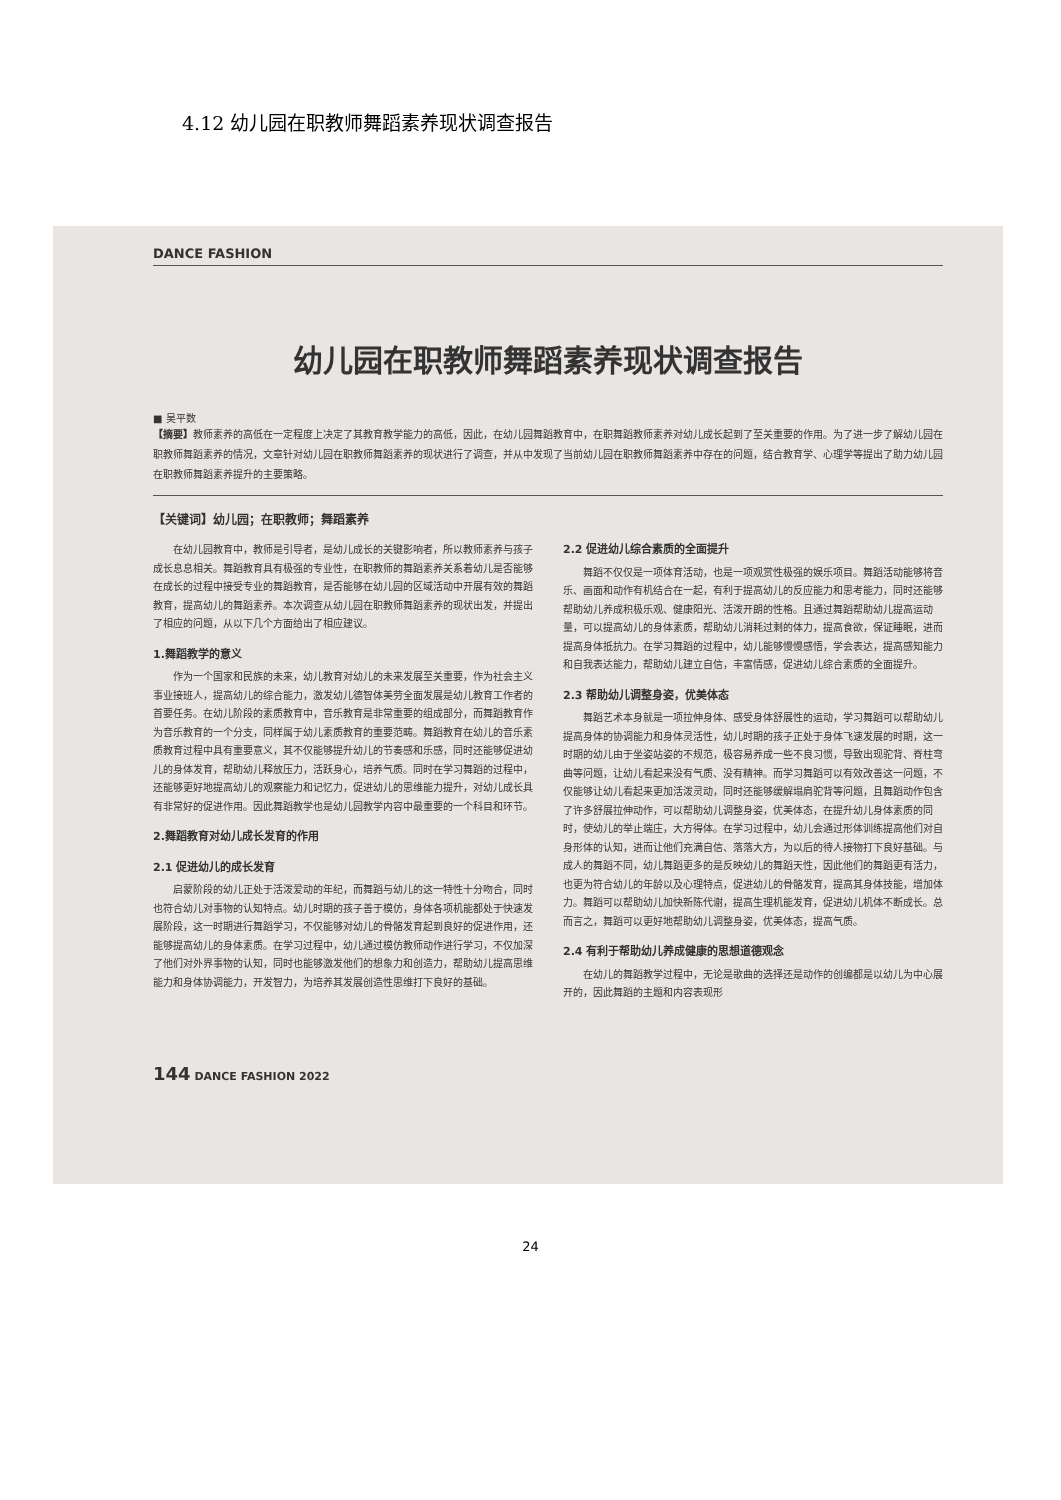4.12 幼儿园在职教师舞蹈素养现状调查报告
DANCE FASHION
幼儿园在职教师舞蹈素养现状调查报告
■ 吴平数
【摘要】教师素养的高低在一定程度上决定了其教育教学能力的高低，因此，在幼儿园舞蹈教育中，在职舞蹈教师素养对幼儿成长起到了至关重要的作用。为了进一步了解幼儿园在职教师舞蹈素养的情况，文章针对幼儿园在职教师舞蹈素养的现状进行了调查，并从中发现了当前幼儿园在职教师舞蹈素养中存在的问题，结合教育学、心理学等提出了助力幼儿园在职教师舞蹈素养提升的主要策略。
【关键词】幼儿园；在职教师；舞蹈素养
在幼儿园教育中，教师是引导者，是幼儿成长的关键影响者，所以教师素养与孩子成长息息相关。舞蹈教育具有极强的专业性，在职教师的舞蹈素养关系着幼儿是否能够在成长的过程中接受专业的舞蹈教育，是否能够在幼儿园的区域活动中开展有效的舞蹈教育，提高幼儿的舞蹈素养。本次调查从幼儿园在职教师舞蹈素养的现状出发，并提出了相应的问题，从以下几个方面给出了相应建议。
1.舞蹈教学的意义
作为一个国家和民族的未来，幼儿教育对幼儿的未来发展至关重要，作为社会主义事业接班人，提高幼儿的综合能力，激发幼儿德智体美劳全面发展是幼儿教育工作者的首要任务。在幼儿阶段的素质教育中，音乐教育是非常重要的组成部分，而舞蹈教育作为音乐教育的一个分支，同样属于幼儿素质教育的重要范畴。舞蹈教育在幼儿的音乐素质教育过程中具有重要意义，其不仅能够提升幼儿的节奏感和乐感，同时还能够促进幼儿的身体发育，帮助幼儿释放压力，活跃身心，培养气质。同时在学习舞蹈的过程中，还能够更好地提高幼儿的观察能力和记忆力，促进幼儿的思维能力提升，对幼儿成长具有非常好的促进作用。因此舞蹈教学也是幼儿园教学内容中最重要的一个科目和环节。
2.舞蹈教育对幼儿成长发育的作用
2.1 促进幼儿的成长发育
启蒙阶段的幼儿正处于活泼爱动的年纪，而舞蹈与幼儿的这一特性十分吻合，同时也符合幼儿对事物的认知特点。幼儿时期的孩子善于模仿，身体各项机能都处于快速发展阶段，这一时期进行舞蹈学习，不仅能够对幼儿的骨骼发育起到良好的促进作用，还能够提高幼儿的身体素质。在学习过程中，幼儿通过模仿教师动作进行学习，不仅加深了他们对外界事物的认知，同时也能够激发他们的想象力和创造力，帮助幼儿提高思维能力和身体协调能力，开发智力，为培养其发展创造性思维打下良好的基础。
2.2 促进幼儿综合素质的全面提升
舞蹈不仅仅是一项体育活动，也是一项观赏性极强的娱乐项目。舞蹈活动能够将音乐、画面和动作有机结合在一起，有利于提高幼儿的反应能力和思考能力，同时还能够帮助幼儿养成积极乐观、健康阳光、活泼开朗的性格。且通过舞蹈帮助幼儿提高运动量，可以提高幼儿的身体素质，帮助幼儿消耗过剩的体力，提高食欲，保证睡眠，进而提高身体抵抗力。在学习舞蹈的过程中，幼儿能够慢慢感悟，学会表达，提高感知能力和自我表达能力，帮助幼儿建立自信，丰富情感，促进幼儿综合素质的全面提升。
2.3 帮助幼儿调整身姿，优美体态
舞蹈艺术本身就是一项拉伸身体、感受身体舒展性的运动，学习舞蹈可以帮助幼儿提高身体的协调能力和身体灵活性，幼儿时期的孩子正处于身体飞速发展的时期，这一时期的幼儿由于坐姿站姿的不规范，极容易养成一些不良习惯，导致出现驼背、脊柱弯曲等问题，让幼儿看起来没有气质、没有精神。而学习舞蹈可以有效改善这一问题，不仅能够让幼儿看起来更加活泼灵动，同时还能够缓解塌肩驼背等问题，且舞蹈动作包含了许多舒展拉伸动作，可以帮助幼儿调整身姿，优美体态，在提升幼儿身体素质的同时，使幼儿的举止端庄，大方得体。在学习过程中，幼儿会通过形体训练提高他们对自身形体的认知，进而让他们充满自信、落落大方，为以后的待人接物打下良好基础。与成人的舞蹈不同，幼儿舞蹈更多的是反映幼儿的舞蹈天性，因此他们的舞蹈更有活力，也更为符合幼儿的年龄以及心理特点，促进幼儿的骨骼发育，提高其身体技能，增加体力。舞蹈可以帮助幼儿加快新陈代谢，提高生理机能发育，促进幼儿机体不断成长。总而言之，舞蹈可以更好地帮助幼儿调整身姿，优美体态，提高气质。
2.4 有利于帮助幼儿养成健康的思想道德观念
在幼儿的舞蹈教学过程中，无论是歌曲的选择还是动作的创编都是以幼儿为中心展开的，因此舞蹈的主题和内容表现形
144 DANCE FASHION 2022
24